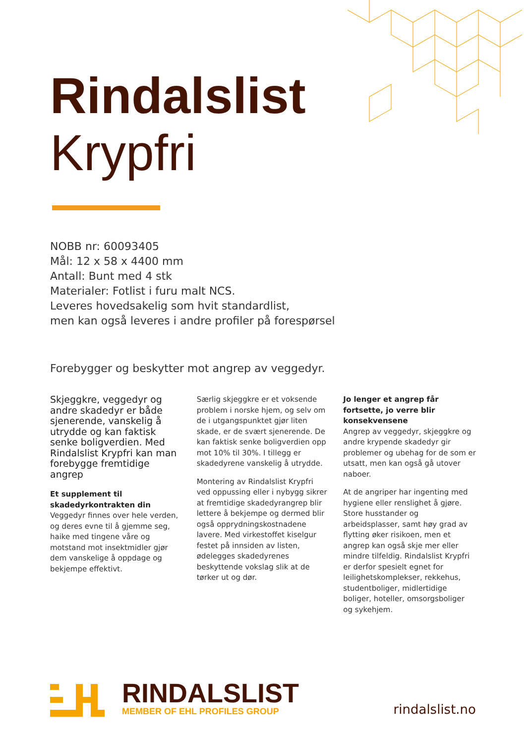Rindalslist
Krypfri
NOBB nr: 60093405
Mål: 12 x 58 x 4400 mm
Antall: Bunt med 4 stk
Materialer: Fotlist i furu malt NCS.
Leveres hovedsakelig som hvit standardlist,
men kan også leveres i andre profiler på forespørsel
Forebygger og beskytter mot angrep av veggedyr.
Skjeggkre, veggedyr og andre skadedyr er både sjenerende, vanskelig å utrydde og kan faktisk senke boligverdien. Med Rindalslist Krypfri kan man forebygge fremtidige angrep
Et supplement til skadedyrkontrakten din
Veggedyr finnes over hele verden, og deres evne til å gjemme seg, haike med tingene våre og motstand mot insektmidler gjør dem vanskelige å oppdage og bekjempe effektivt.
Særlig skjeggkre er et voksende problem i norske hjem, og selv om de i utgangspunktet gjør liten skade, er de svært sjenerende. De kan faktisk senke boligverdien opp mot 10% til 30%. I tillegg er skadedyrene vanskelig å utrydde.
Montering av Rindalslist Krypfri ved oppussing eller i nybygg sikrer at fremtidige skadedyrangrep blir lettere å bekjempe og dermed blir også opprydningskostnadene lavere. Med virkestoffet kiselgur festet på innsiden av listen, ødelegges skadedyrenes beskyttende vokslag slik at de tørker ut og dør.
Jo lenger et angrep får fortsette, jo verre blir konsekvensene
Angrep av veggedyr, skjeggkre og andre krypende skadedyr gir problemer og ubehag for de som er utsatt, men kan også gå utover naboer.
At de angriper har ingenting med hygiene eller renslighet å gjøre. Store husstander og arbeidsplasser, samt høy grad av flytting øker risikoen, men et angrep kan også skje mer eller mindre tilfeldig. Rindalslist Krypfri er derfor spesielt egnet for leilighetskomplekser, rekkehus, studentboliger, midlertidige boliger, hoteller, omsorgsboliger og sykehjem.
RINDALSLIST
MEMBER OF EHL PROFILES GROUP
rindalslist.no